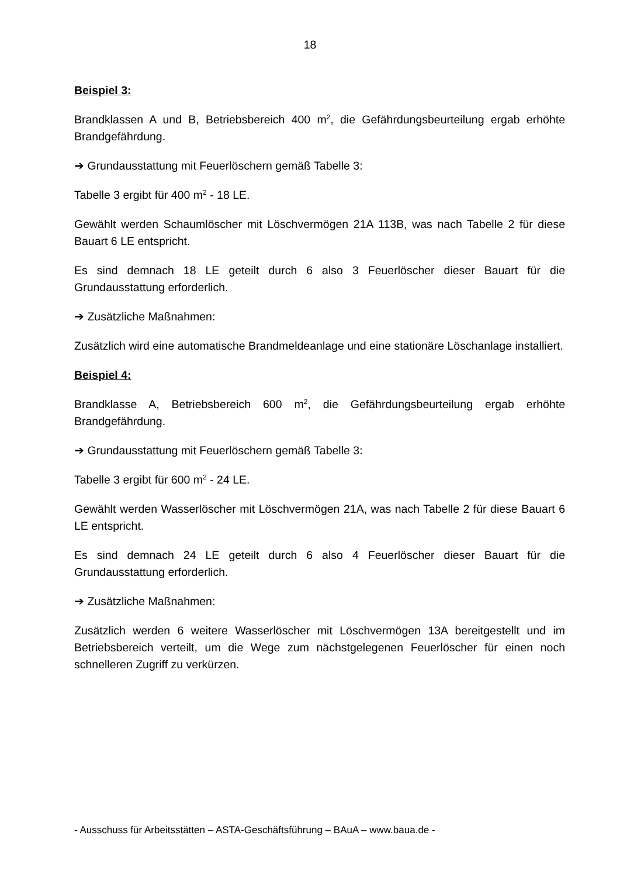18
Beispiel 3:
Brandklassen A und B, Betriebsbereich 400 m<sup>2</sup>, die Gefährdungsbeurteilung ergab erhöhte Brandgefährdung.
➔ Grundausstattung mit Feuerlöschern gemäß Tabelle 3:
Tabelle 3 ergibt für 400 m<sup>2</sup> - 18 LE.
Gewählt werden Schaumlöscher mit Löschvermögen 21A 113B, was nach Tabelle 2 für diese Bauart 6 LE entspricht.
Es sind demnach 18 LE geteilt durch 6 also 3 Feuerlöscher dieser Bauart für die Grundausstattung erforderlich.
➔ Zusätzliche Maßnahmen:
Zusätzlich wird eine automatische Brandmeldeanlage und eine stationäre Löschanlage installiert.
Beispiel 4:
Brandklasse A, Betriebsbereich 600 m<sup>2</sup>, die Gefährdungsbeurteilung ergab erhöhte Brandgefährdung.
➔ Grundausstattung mit Feuerlöschern gemäß Tabelle 3:
Tabelle 3 ergibt für 600 m<sup>2</sup> - 24 LE.
Gewählt werden Wasserlöscher mit Löschvermögen 21A, was nach Tabelle 2 für diese Bauart 6 LE entspricht.
Es sind demnach 24 LE geteilt durch 6 also 4 Feuerlöscher dieser Bauart für die Grundausstattung erforderlich.
➔ Zusätzliche Maßnahmen:
Zusätzlich werden 6 weitere Wasserlöscher mit Löschvermögen 13A bereitgestellt und im Betriebsbereich verteilt, um die Wege zum nächstgelegenen Feuerlöscher für einen noch schnelleren Zugriff zu verkürzen.
- Ausschuss für Arbeitsstätten – ASTA-Geschäftsführung – BAuA – www.baua.de -